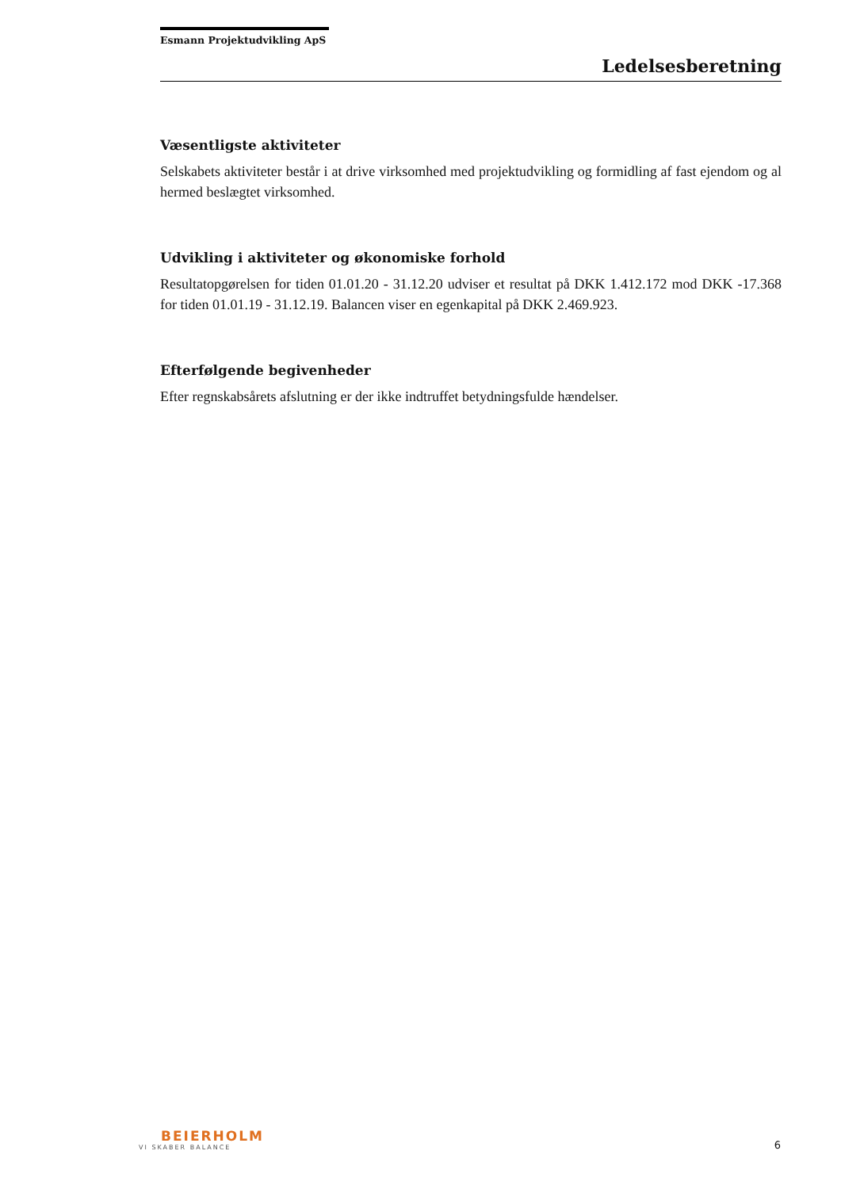Esmann Projektudvikling ApS
Ledelsesberetning
Væsentligste aktiviteter
Selskabets aktiviteter består i at drive virksomhed med projektudvikling og formidling af fast ejendom og al hermed beslægtet virksomhed.
Udvikling i aktiviteter og økonomiske forhold
Resultatopgørelsen for tiden 01.01.20 - 31.12.20 udviser et resultat på DKK 1.412.172 mod DKK -17.368 for tiden 01.01.19 - 31.12.19. Balancen viser en egenkapital på DKK 2.469.923.
Efterfølgende begivenheder
Efter regnskabsårets afslutning er der ikke indtruffet betydningsfulde hændelser.
BEIERHOLM
VI SKABER BALANCE
6